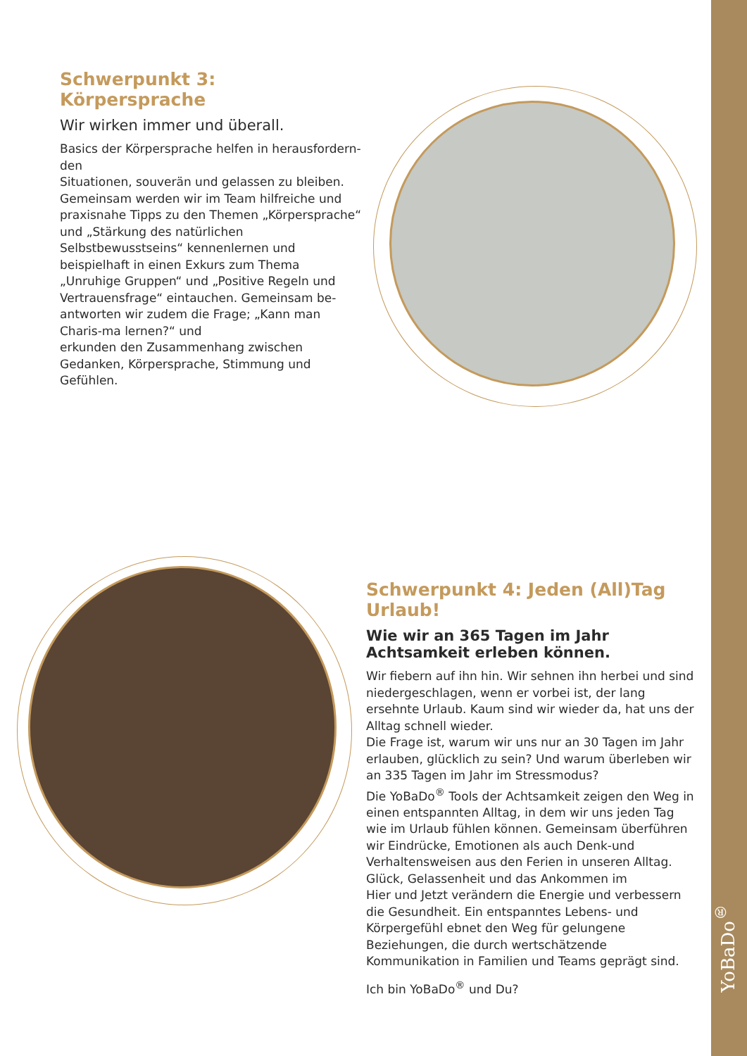Schwerpunkt 3: Körpersprache
Wir wirken immer und überall.
Basics der Körpersprache helfen in herausfordern-den
Situationen, souverän und gelassen zu bleiben. Gemeinsam werden wir im Team hilfreiche und praxisnahe Tipps zu den Themen „Körpersprache“ und „Stärkung des natürlichen Selbstbewusstseins“ kennenlernen und beispielhaft in einen Exkurs zum Thema „Unruhige Gruppen“ und „Positive Regeln und Vertrauensfrage“ eintauchen. Gemeinsam be-antworten wir zudem die Frage; „Kann man Charis-ma lernen?“ und
erkunden den Zusammenhang zwischen Gedanken, Körpersprache, Stimmung und Gefühlen.
Schwerpunkt 4: Jeden (All)Tag Urlaub!
Wie wir an 365 Tagen im Jahr Achtsamkeit erleben können.
Wir fiebern auf ihn hin. Wir sehnen ihn herbei und sind niedergeschlagen, wenn er vorbei ist, der lang ersehnte Urlaub. Kaum sind wir wieder da, hat uns der Alltag schnell wieder.
Die Frage ist, warum wir uns nur an 30 Tagen im Jahr erlauben, glücklich zu sein? Und warum überleben wir an 335 Tagen im Jahr im Stressmodus?
Die YoBaDo<sup>®</sup> Tools der Achtsamkeit zeigen den Weg in einen entspannten Alltag, in dem wir uns jeden Tag wie im Urlaub fühlen können. Gemeinsam überführen wir Eindrücke, Emotionen als auch Denk-und Verhaltensweisen aus den Ferien in unseren Alltag. Glück, Gelassenheit und das Ankommen im
Hier und Jetzt verändern die Energie und verbessern die Gesundheit. Ein entspanntes Lebens- und Körpergefühl ebnet den Weg für gelungene Beziehungen, die durch wertschätzende Kommunikation in Familien und Teams geprägt sind.
Ich bin YoBaDo<sup>®</sup> und Du?
YoBaDo<sup>®</sup>